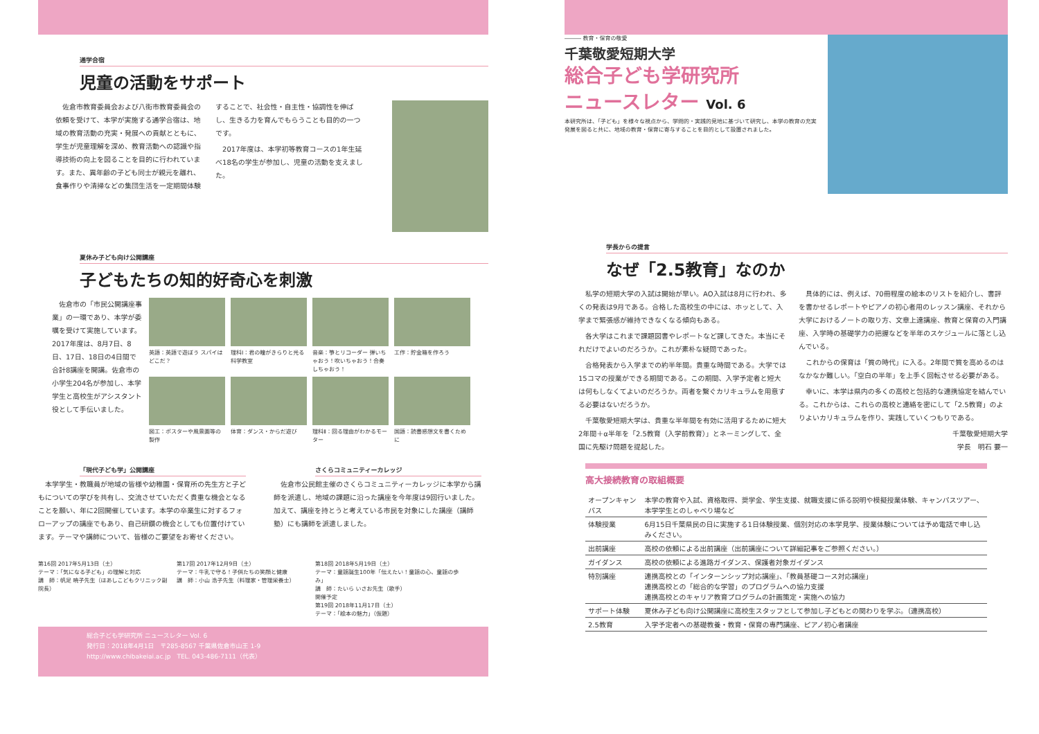通学合宿
児童の活動をサポート
佐倉市教育委員会および八街市教育委員会の依頼を受けて、本学が実施する通学合宿は、地域の教育活動の充実・発展への貢献とともに、学生が児童理解を深め、教育活動への認識や指導技術の向上を図ることを目的に行われています。また、異年齢の子ども同士が親元を離れ、食事作りや清掃などの集団生活を一定期間体験することで、社会性・自主性・協調性を伸ばし、生きる力を育んでもらうことも目的の一つです。
2017年度は、本学初等教育コースの1年生延べ18名の学生が参加し、児童の活動を支えました。
夏休み子ども向け公開講座
子どもたちの知的好奇心を刺激
佐倉市の「市民公開講座事業」の一環であり、本学が委嘱を受けて実施しています。2017年度は、8月7日、8日、17日、18日の4日間で合計8講座を開講。佐倉市の小学生204名が参加し、本学学生と高校生がアシスタント役として手伝いました。
英語：英語で遊ぼう スパイはどこだ？
理科Ⅰ：君の瞳がきらりと光る科学教室
音楽：箏とリコーダー 弾いちゃおう！吹いちゃおう！合奏しちゃおう！
工作：貯金箱を作ろう
図工：ポスターや風景画等の製作
体育：ダンス・からだ遊び
理科Ⅱ：回る理由がわかるモーター
国語：読書感想文を書くために
「現代子ども学」公開講座
本学学生・教職員が地域の皆様や幼稚園・保育所の先生方と子どもについての学びを共有し、交流させていただく貴重な機会となることを願い、年に2回開催しています。本学の卒業生に対するフォローアップの講座でもあり、自己研鑽の機会としても位置付けています。テーマや講師について、皆様のご要望をお寄せください。
さくらコミュニティーカレッジ
佐倉市公民館主催のさくらコミュニティーカレッジに本学から講師を派遣し、地域の課題に沿った講座を今年度は9回行いました。加えて、講座を持とうと考えている市民を対象にした講座（講師塾）にも講師を派遣しました。
第16回 2017年5月13日（土）
テーマ：「気になる子ども」の理解と対応
講　師：帆足 暁子先生（ほあしこどもクリニック副院長）
第17回 2017年12月9日（土）
テーマ：牛乳で守る！子供たちの笑顔と健康
講　師：小山 浩子先生（料理家・管理栄養士）
第18回 2018年5月19日（土）
テーマ：童謡誕生100年「伝えたい！童謡の心、童謡の歩み」
講　師：たいら いさお先生（歌手）
開催予定
第19回 2018年11月17日（土）
テーマ：「絵本の魅力」（仮題）
総合子ども学研究所 ニュースレター Vol. 6
発行日：2018年4月1日　〒285-8567 千葉県佐倉市山王 1-9
http://www.chibakeiai.ac.jp　TEL. 043-486-7111（代表）
――― 教育・保育の敬愛
千葉敬愛短期大学
総合子ども学研究所
ニュースレター Vol. 6
本研究所は、「子ども」を様々な視点から、学問的・実践的見地に基づいて研究し、本学の教育の充実発展を図ると共に、地域の教育・保育に寄与することを目的として設置されました。
学長からの提言
なぜ「2.5教育」なのか
私学の短期大学の入試は開始が早い。AO入試は8月に行われ、多くの発表は9月である。合格した高校生の中には、ホッとして、入学まで緊張感が維持できなくなる傾向もある。
各大学はこれまで課題図書やレポートなど課してきた。本当にそれだけでよいのだろうか。これが素朴な疑問であった。
合格発表から入学までの約半年間。貴重な時間である。大学では15コマの授業ができる期間である。この期間、入学予定者と短大は何もしなくてよいのだろうか。両者を繋ぐカリキュラムを用意する必要はないだろうか。
千葉敬愛短期大学は、貴重な半年間を有効に活用するために短大2年間＋α半年を「2.5教育（入学前教育）」とネーミングして、全国に先駆け問題を提起した。
具体的には、例えば、70冊程度の絵本のリストを紹介し、書評を書かせるレポートやピアノの初心者用のレッスン講座、それから大学におけるノートの取り方、文章上達講座、教育と保育の入門講座、入学時の基礎学力の把握などを半年のスケジュールに落とし込んでいる。
これからの保育は「質の時代」に入る。2年間で質を高めるのはなかなか難しい。「空白の半年」を上手く回転させる必要がある。
幸いに、本学は県内の多くの高校と包括的な連携協定を結んでいる。これからは、これらの高校と連絡を密にして「2.5教育」のよりよいカリキュラムを作り、実践していくつもりである。
千葉敬愛短期大学
学長　明石 要一
高大接続教育の取組概要
| オープンキャンパス | 本学の教育や入試、資格取得、奨学金、学生支援、就職支援に係る説明や模擬授業体験、キャンパスツアー、本学学生とのしゃべり場など |
| 体験授業 | 6月15日千葉県民の日に実施する1日体験授業、個別対応の本学見学、授業体験については予め電話で申し込みください。 |
| 出前講座 | 高校の依頼による出前講座（出前講座について詳細記事をご参照ください。） |
| ガイダンス | 高校の依頼による進路ガイダンス、保護者対象ガイダンス |
| 特別講座 | 連携高校との「インターンシップ対応講座」、「教員基礎コース対応講座」 連携高校との「総合的な学習」のプログラムへの協力支援 連携高校とのキャリア教育プログラムの計画策定・実施への協力 |
| サポート体験 | 夏休み子ども向け公開講座に高校生スタッフとして参加し子どもとの関わりを学ぶ。（連携高校） |
| 2.5教育 | 入学予定者への基礎教養・教育・保育の専門講座、ピアノ初心者講座 |